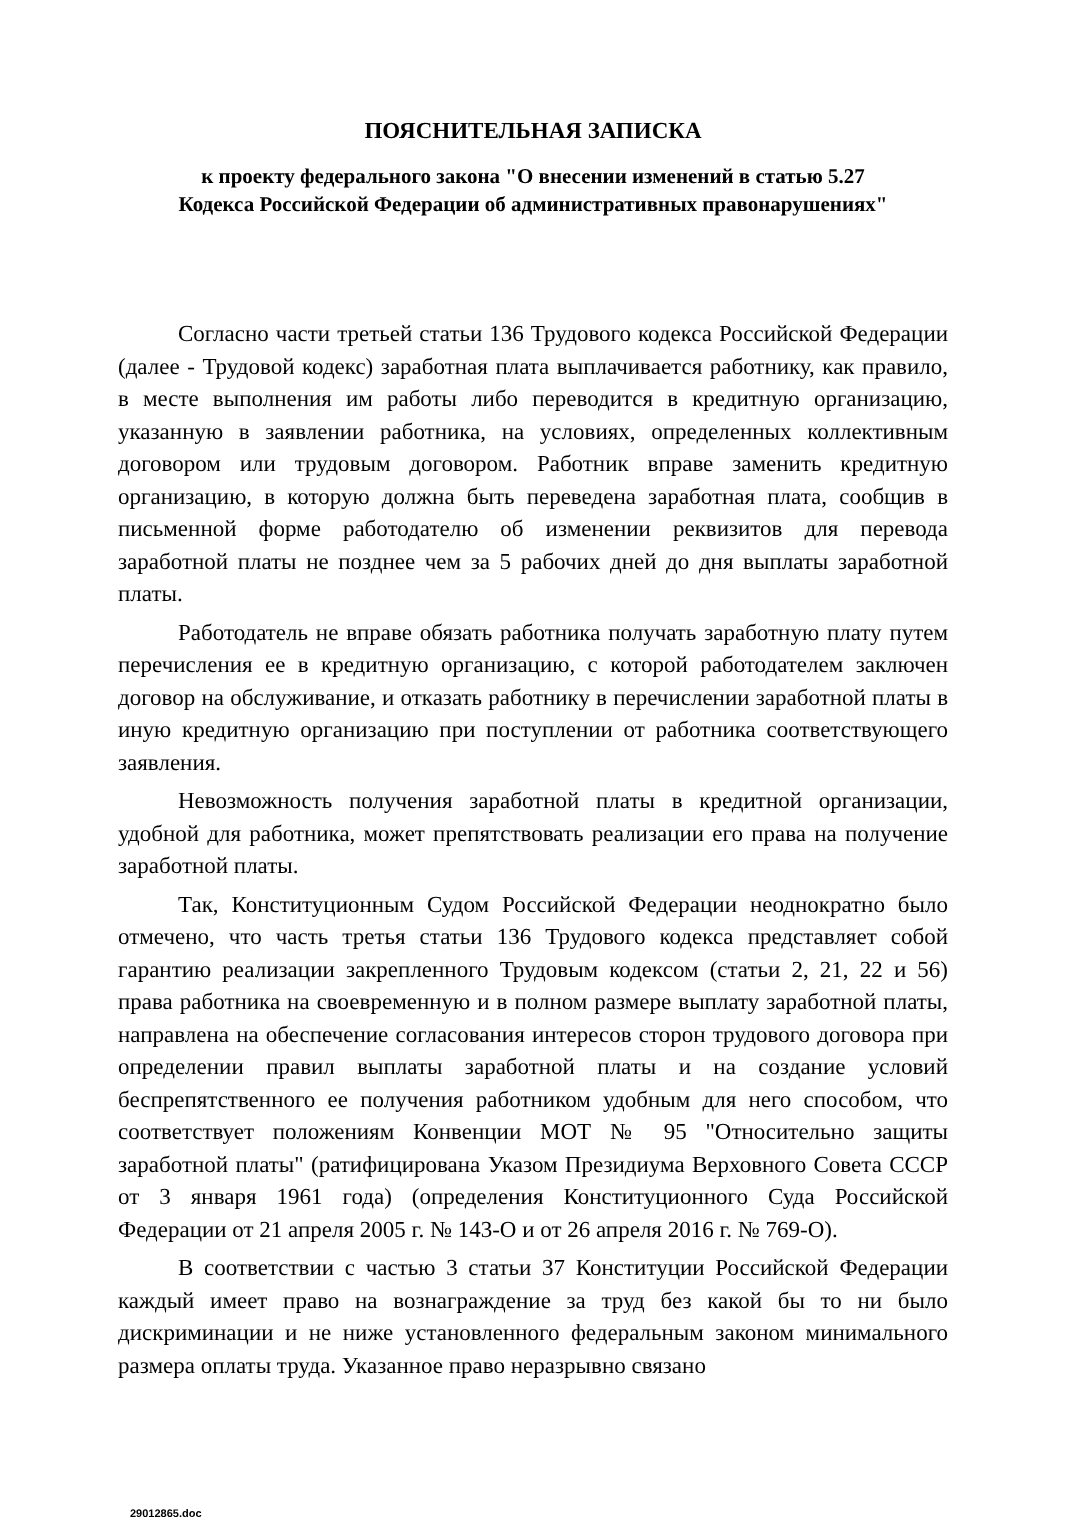ПОЯСНИТЕЛЬНАЯ ЗАПИСКА
к проекту федерального закона "О внесении изменений в статью 5.27
Кодекса Российской Федерации об административных правонарушениях"
Согласно части третьей статьи 136 Трудового кодекса Российской Федерации (далее - Трудовой кодекс) заработная плата выплачивается работнику, как правило, в месте выполнения им работы либо переводится в кредитную организацию, указанную в заявлении работника, на условиях, определенных коллективным договором или трудовым договором. Работник вправе заменить кредитную организацию, в которую должна быть переведена заработная плата, сообщив в письменной форме работодателю об изменении реквизитов для перевода заработной платы не позднее чем за 5 рабочих дней до дня выплаты заработной платы.
Работодатель не вправе обязать работника получать заработную плату путем перечисления ее в кредитную организацию, с которой работодателем заключен договор на обслуживание, и отказать работнику в перечислении заработной платы в иную кредитную организацию при поступлении от работника соответствующего заявления.
Невозможность получения заработной платы в кредитной организации, удобной для работника, может препятствовать реализации его права на получение заработной платы.
Так, Конституционным Судом Российской Федерации неоднократно было отмечено, что часть третья статьи 136 Трудового кодекса представляет собой гарантию реализации закрепленного Трудовым кодексом (статьи 2, 21, 22 и 56) права работника на своевременную и в полном размере выплату заработной платы, направлена на обеспечение согласования интересов сторон трудового договора при определении правил выплаты заработной платы и на создание условий беспрепятственного ее получения работником удобным для него способом, что соответствует положениям Конвенции МОТ № 95 "Относительно защиты заработной платы" (ратифицирована Указом Президиума Верховного Совета СССР от 3 января 1961 года) (определения Конституционного Суда Российской Федерации от 21 апреля 2005 г. № 143-О и от 26 апреля 2016 г. № 769-О).
В соответствии с частью 3 статьи 37 Конституции Российской Федерации каждый имеет право на вознаграждение за труд без какой бы то ни было дискриминации и не ниже установленного федеральным законом минимального размера оплаты труда. Указанное право неразрывно связано
29012865.doc